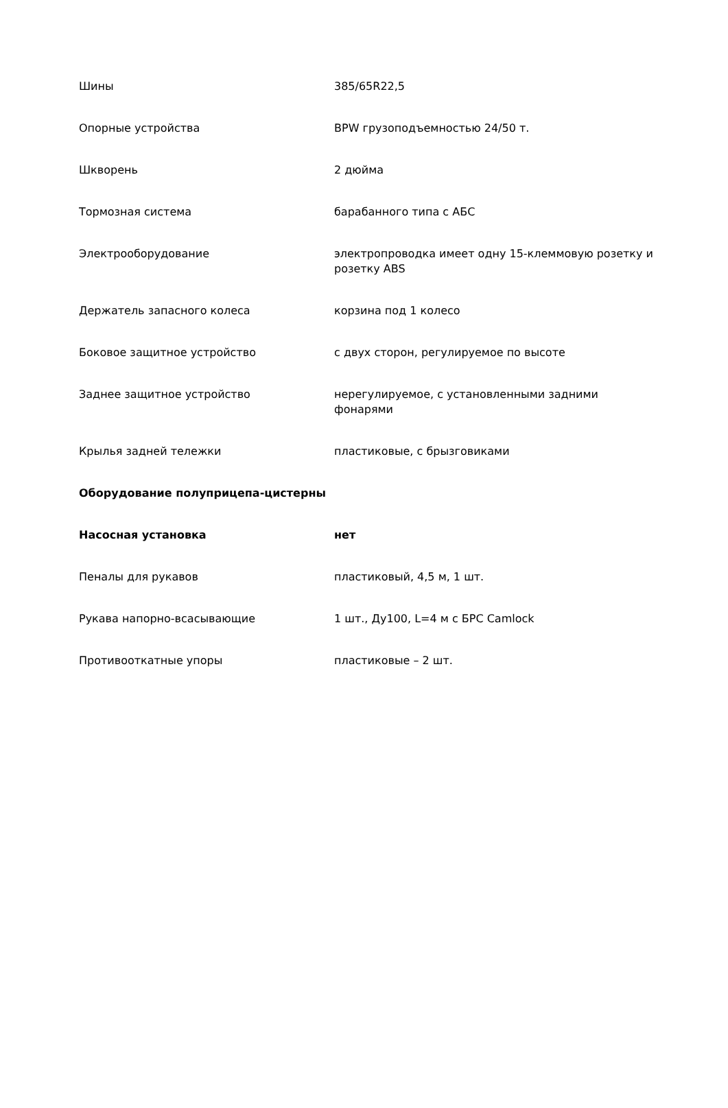| Шины | 385/65R22,5 |
| Опорные устройства | BPW грузоподъемностью 24/50 т. |
| Шкворень | 2 дюйма |
| Тормозная система | барабанного типа с АБС |
| Электрооборудование | электропроводка имеет одну 15-клеммовую розетку и розетку ABS |
| Держатель запасного колеса | корзина под 1 колесо |
| Боковое защитное устройство | с двух сторон, регулируемое по высоте |
| Заднее защитное устройство | нерегулируемое, с установленными задними фонарями |
| Крылья задней тележки | пластиковые, с брызговиками |
| Оборудование полуприцепа-цистерны | |
| Насосная установка | нет |
| Пеналы для рукавов | пластиковый, 4,5 м, 1 шт. |
| Рукава напорно-всасывающие | 1 шт., Ду100, L=4 м с БРС Camlock |
| Противооткатные упоры | пластиковые – 2 шт. |